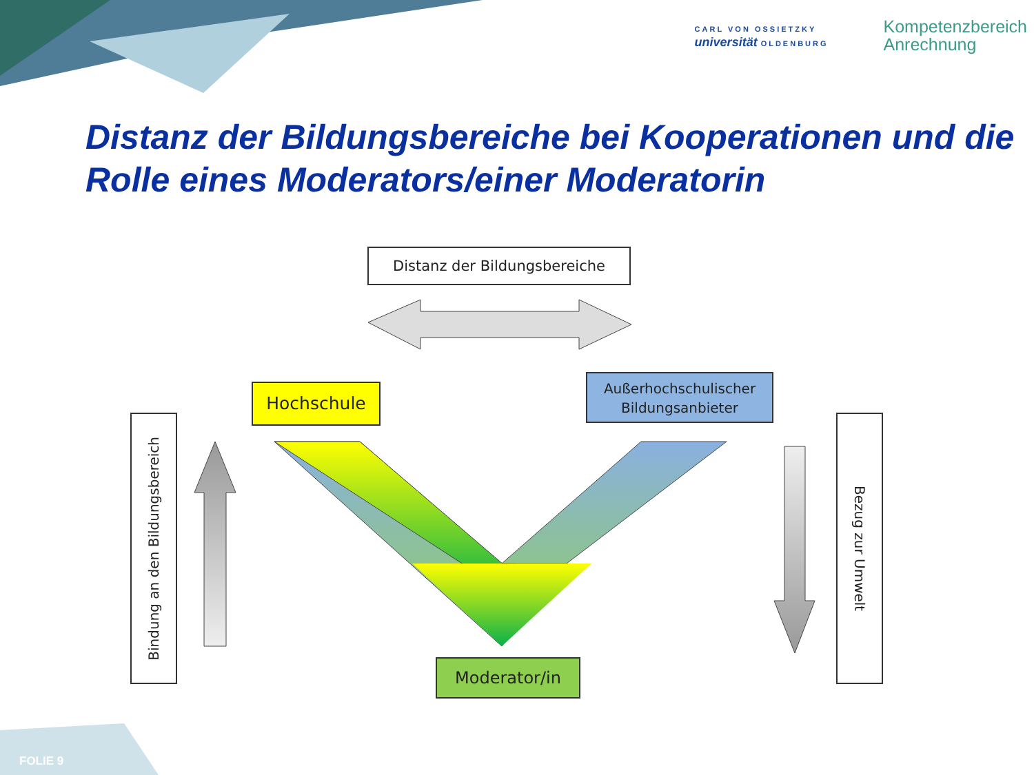CARL VON OSSIETZKY
universität OLDENBURG
Kompetenzbereich
Anrechnung
Distanz der Bildungsbereiche bei Kooperationen und die Rolle eines Moderators/einer Moderatorin
Distanz der Bildungsbereiche
Hochschule
Außerhochschulischer
Bildungsanbieter
Moderator/in
Bindung an den Bildungsbereich
Bezug zur Umwelt
FOLIE 9